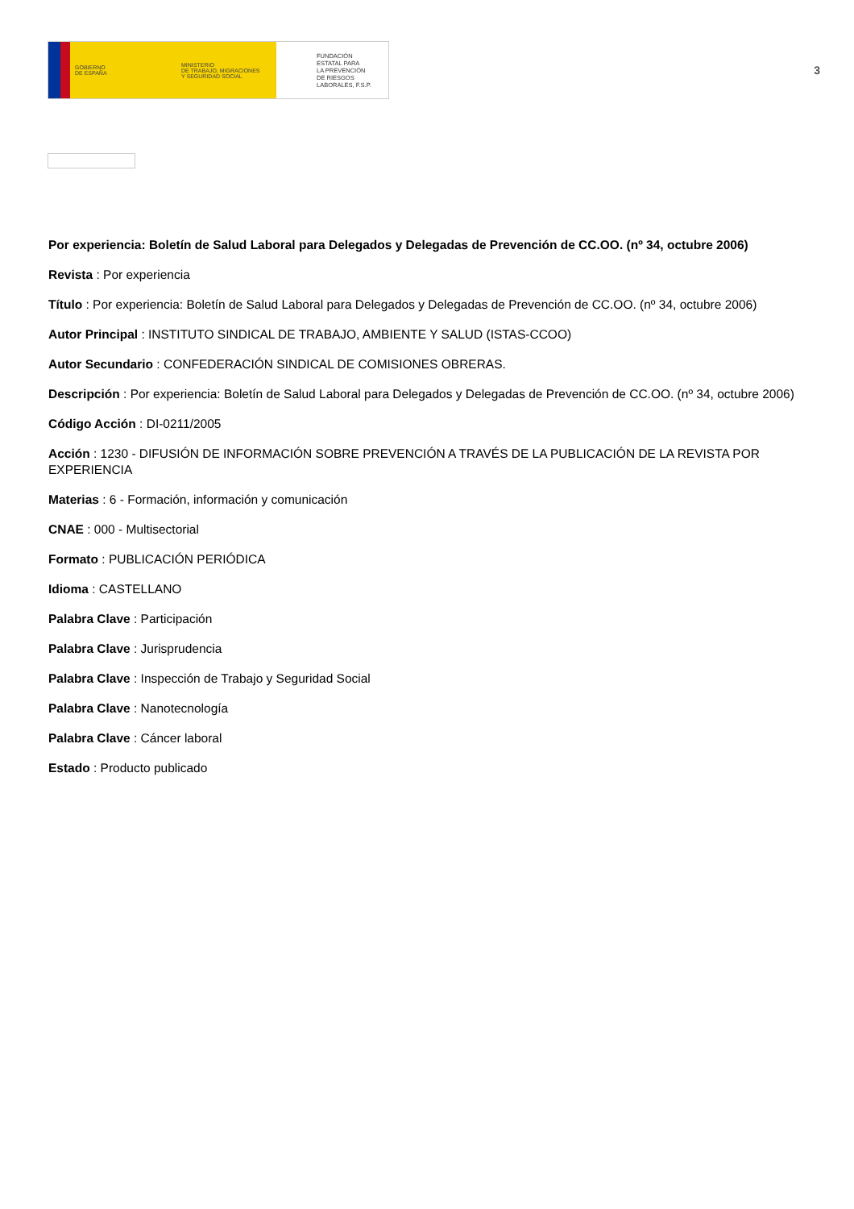GOBIERNO
DE ESPAÑA
MINISTERIO
DE TRABAJO, MIGRACIONES
Y SEGURIDAD SOCIAL
FUNDACIÓN
ESTATAL PARA
LA PREVENCIÓN
DE RIESGOS
LABORALES, F.S.P.
3
Por experiencia: Boletín de Salud Laboral para Delegados y Delegadas de Prevención de CC.OO. (nº 34, octubre 2006)
Revista : Por experiencia
Título : Por experiencia: Boletín de Salud Laboral para Delegados y Delegadas de Prevención de CC.OO. (nº 34, octubre 2006)
Autor Principal : INSTITUTO SINDICAL DE TRABAJO, AMBIENTE Y SALUD (ISTAS-CCOO)
Autor Secundario : CONFEDERACIÓN SINDICAL DE COMISIONES OBRERAS.
Descripción : Por experiencia: Boletín de Salud Laboral para Delegados y Delegadas de Prevención de CC.OO. (nº 34, octubre 2006)
Código Acción : DI-0211/2005
Acción : 1230 - DIFUSIÓN DE INFORMACIÓN SOBRE PREVENCIÓN A TRAVÉS DE LA PUBLICACIÓN DE LA REVISTA POR EXPERIENCIA
Materias : 6 - Formación, información y comunicación
CNAE : 000 - Multisectorial
Formato : PUBLICACIÓN PERIÓDICA
Idioma : CASTELLANO
Palabra Clave : Participación
Palabra Clave : Jurisprudencia
Palabra Clave : Inspección de Trabajo y Seguridad Social
Palabra Clave : Nanotecnología
Palabra Clave : Cáncer laboral
Estado : Producto publicado